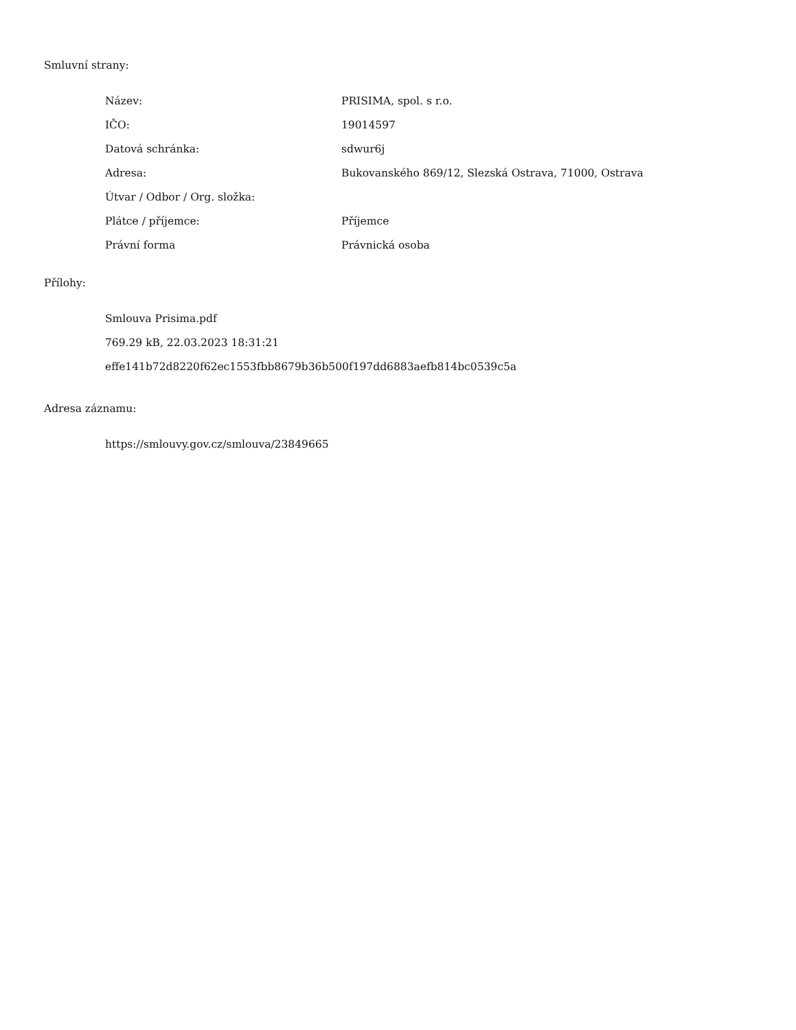Smluvní strany:
| Název: | PRISIMA, spol. s r.o. |
| IČO: | 19014597 |
| Datová schránka: | sdwur6j |
| Adresa: | Bukovanského 869/12, Slezská Ostrava, 71000, Ostrava |
| Útvar / Odbor / Org. složka: | |
| Plátce / příjemce: | Příjemce |
| Právní forma | Právnická osoba |
Přílohy:
Smlouva Prisima.pdf
769.29 kB, 22.03.2023 18:31:21
effe141b72d8220f62ec1553fbb8679b36b500f197dd6883aefb814bc0539c5a
Adresa záznamu:
https://smlouvy.gov.cz/smlouva/23849665